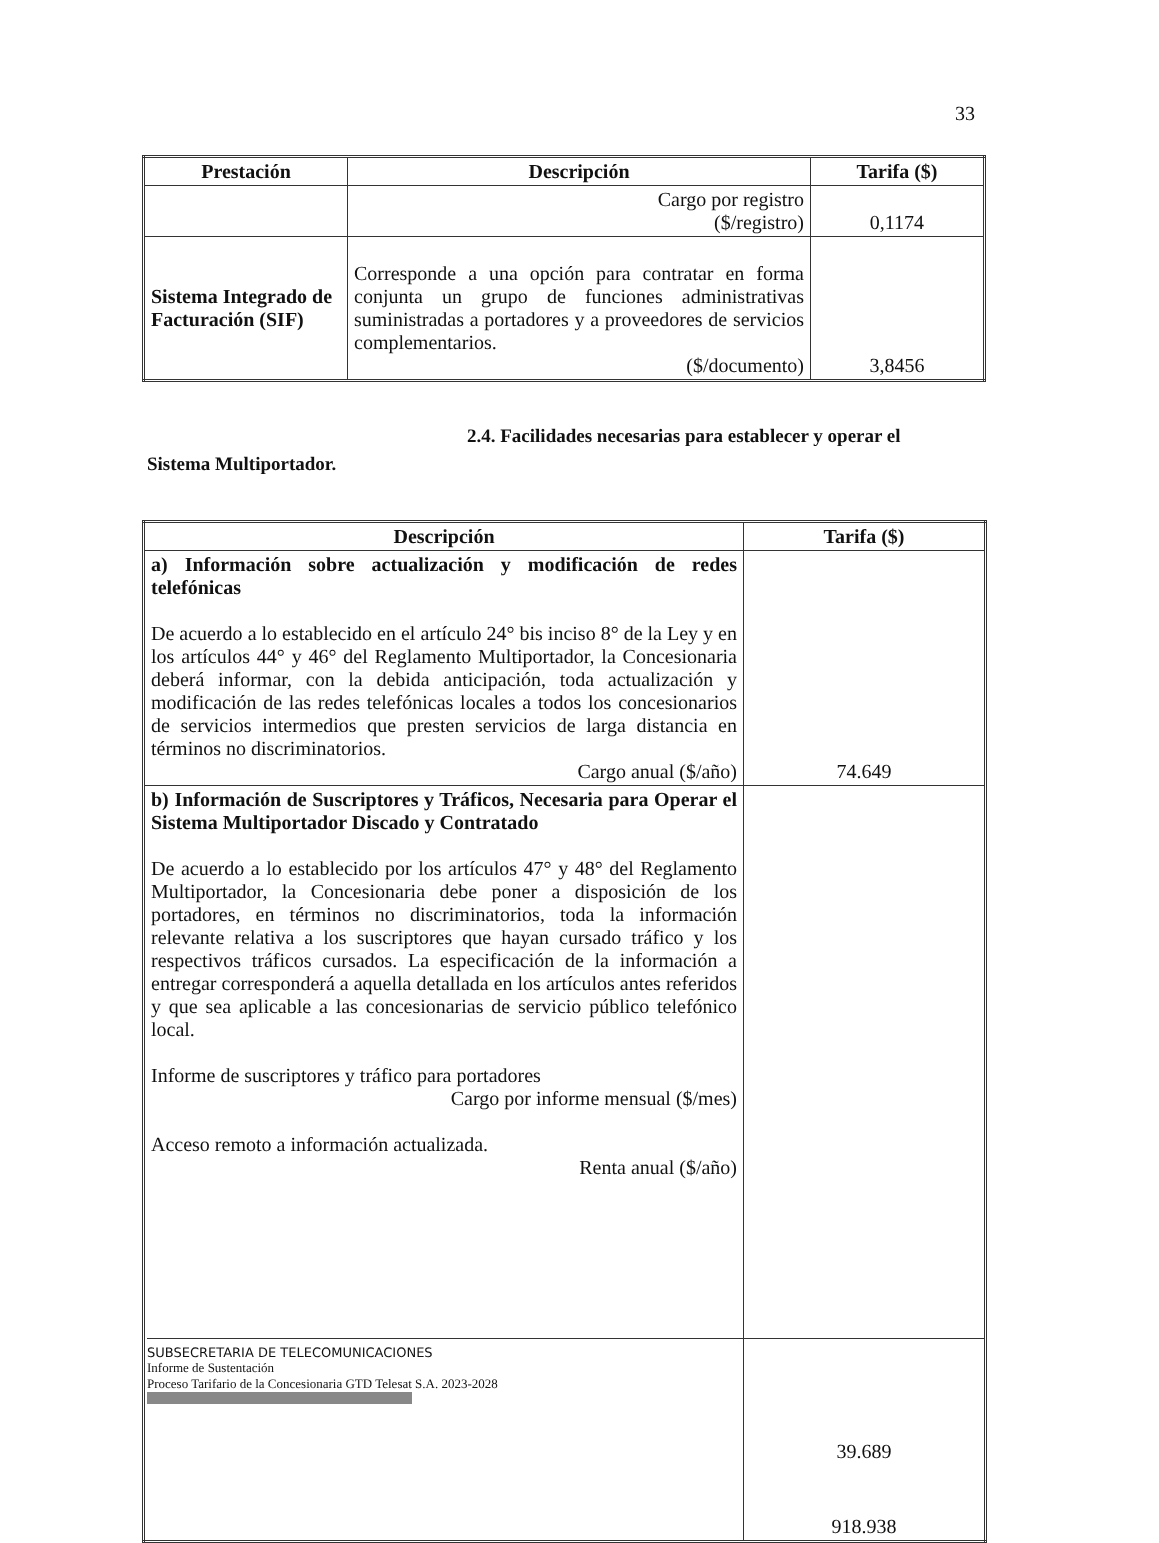33
| Prestación | Descripción | Tarifa ($) |
| --- | --- | --- |
| | Cargo por registro ($/registro) | 0,1174 |
| Sistema Integrado de Facturación (SIF) | Corresponde a una opción para contratar en forma conjunta un grupo de funciones administrativas suministradas a portadores y a proveedores de servicios complementarios. ($/documento) | 3,8456 |
2.4. Facilidades necesarias para establecer y operar el
Sistema Multiportador.
| Descripción | Tarifa ($) |
| --- | --- |
| a) Información sobre actualización y modificación de redes telefónicas De acuerdo a lo establecido en el artículo 24° bis inciso 8° de la Ley y en los artículos 44° y 46° del Reglamento Multiportador, la Concesionaria deberá informar, con la debida anticipación, toda actualización y modificación de las redes telefónicas locales a todos los concesionarios de servicios intermedios que presten servicios de larga distancia en términos no discriminatorios. Cargo anual ($/año) | 74.649 |
| b) Información de Suscriptores y Tráficos, Necesaria para Operar el Sistema Multiportador Discado y Contratado De acuerdo a lo establecido por los artículos 47° y 48° del Reglamento Multiportador, la Concesionaria debe poner a disposición de los portadores, en términos no discriminatorios, toda la información relevante relativa a los suscriptores que hayan cursado tráfico y los respectivos tráficos cursados. La especificación de la información a entregar corresponderá a aquella detallada en los artículos antes referidos y que sea aplicable a las concesionarias de servicio público telefónico local. Informe de suscriptores y tráfico para portadores Cargo por informe mensual ($/mes) Acceso remoto a información actualizada. Renta anual ($/año) | 39.689 918.938 |
SUBSECRETARIA DE TELECOMUNICACIONES
Informe de Sustentación
Proceso Tarifario de la Concesionaria GTD Telesat S.A. 2023-2028